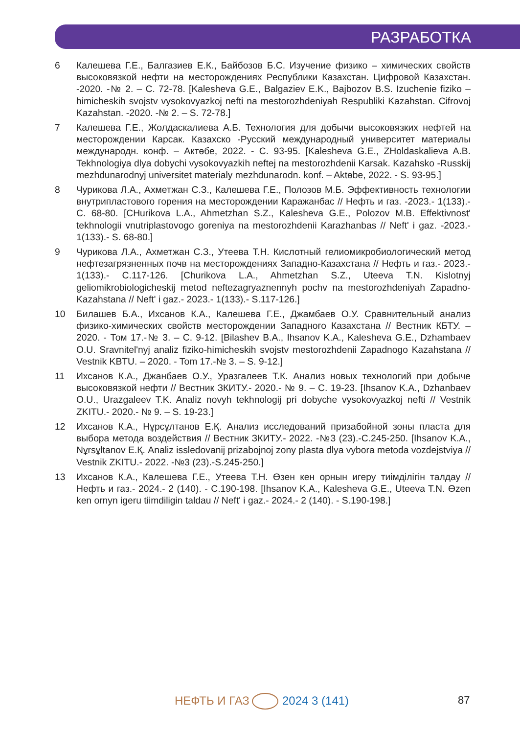РАЗРАБОТКА
6 Калешева Г.Е., Балгазиев Е.К., Байбозов Б.С. Изучение физико – химических свойств высоковязкой нефти на месторождениях Республики Казахстан. Цифровой Казахстан. -2020. -№ 2. – С. 72-78. [Kalesheva G.E., Balgaziev E.K., Bajbozov B.S. Izuchenie fiziko – himicheskih svojstv vysokovyazkoj nefti na mestorozhdeniyah Respubliki Kazahstan. Cifrovoj Kazahstan. -2020. -№ 2. – S. 72-78.]
7 Калешева Г.Е., Жолдаскалиева А.Б. Технология для добычи высоковязких нефтей на месторождении Карсак. Казахско -Русский международный университет материалы международн. конф. – Актөбе, 2022. - С. 93-95. [Kalesheva G.E., ZHoldaskalieva A.B. Tekhnologiya dlya dobychi vysokovyazkih neftej na mestorozhdenii Karsak. Kazahsko -Russkij mezhdunarodnyj universitet materialy mezhdunarodn. konf. – Aktөbe, 2022. - S. 93-95.]
8 Чурикова Л.А., Ахметжан С.З., Калешева Г.Е., Полозов М.Б. Эффективность технологии внутрипластового горения на месторождении Каражанбас // Нефть и газ. -2023.- 1(133).- С. 68-80. [CHurikova L.A., Ahmetzhan S.Z., Kalesheva G.E., Polozov M.B. Effektivnost' tekhnologii vnutriplastovogo goreniya na mestorozhdenii Karazhanbas // Neft' i gaz. -2023.- 1(133).- S. 68-80.]
9 Чурикова Л.А., Ахметжан С.З., Утеева Т.Н. Кислотный гелиомикробиологический метод нефтезагрязненных почв на месторождениях Западно-Казахстана // Нефть и газ.- 2023.- 1(133).- С.117-126. [Churikova L.A., Ahmetzhan S.Z., Uteeva T.N. Kislotnyj geliomikrobiologicheskij metod neftezagryaznennyh pochv na mestorozhdeniyah Zapadno-Kazahstana // Neft' i gaz.- 2023.- 1(133).- S.117-126.]
10 Билашев Б.А., Ихсанов К.А., Калешева Г.Е., Джамбаев О.У. Сравнительный анализ физико-химических свойств месторождении Западного Казахстана // Вестник КБТУ. – 2020. - Том 17.-№ 3. – С. 9-12. [Bilashev B.A., Ihsanov K.A., Kalesheva G.E., Dzhambaev O.U. Sravnitel'nyj analiz fiziko-himicheskih svojstv mestorozhdenii Zapadnogo Kazahstana // Vestnik KBTU. – 2020. - Tom 17.-№ 3. – S. 9-12.]
11 Ихсанов К.А., Джанбаев О.У., Уразгалеев Т.К. Анализ новых технологий при добыче высоковязкой нефти // Вестник ЗКИТУ.- 2020.- № 9. – С. 19-23. [Ihsanov K.A., Dzhanbaev O.U., Urazgaleev T.K. Analiz novyh tekhnologij pri dobyche vysokovyazkoj nefti // Vestnik ZKITU.- 2020.- № 9. – S. 19-23.]
12 Ихсанов К.А., Нұрсұлтанов Е.Қ. Анализ исследований призабойной зоны пласта для выбора метода воздействия // Вестник ЗКИТУ.- 2022. -№3 (23).-С.245-250. [Ihsanov K.A., Nұrsұltanov E.Қ. Analiz issledovanij prizabojnoj zony plasta dlya vybora metoda vozdejstviya // Vestnik ZKITU.- 2022. -№3 (23).-S.245-250.]
13 Ихсанов К.А., Калешева Г.Е., Утеева Т.Н. Өзен кен орнын игеру тиімділігін талдау // Нефть и газ.- 2024.- 2 (140). - С.190-198. [Ihsanov K.A., Kalesheva G.E., Uteeva T.N. Өzen ken ornyn igeru tiimdiligin taldau // Neft' i gaz.- 2024.- 2 (140). - S.190-198.]
НЕФТЬ И ГАЗ 2024 3 (141) 87